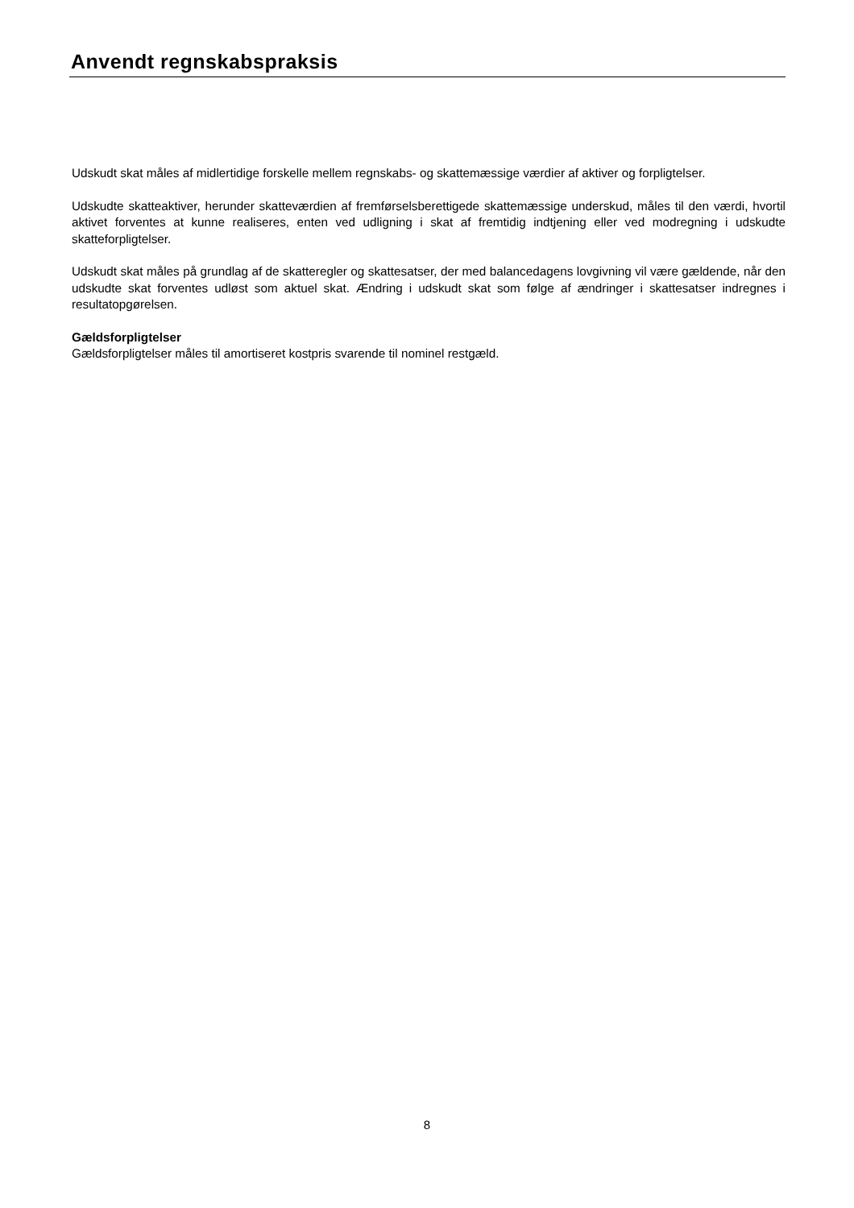Anvendt regnskabspraksis
Udskudt skat måles af midlertidige forskelle mellem regnskabs- og skattemæssige værdier af aktiver og forpligtelser.
Udskudte skatteaktiver, herunder skatteværdien af fremførselsberettigede skattemæssige underskud, måles til den værdi, hvortil aktivet forventes at kunne realiseres, enten ved udligning i skat af fremtidig indtjening eller ved modregning i udskudte skatteforpligtelser.
Udskudt skat måles på grundlag af de skatteregler og skattesatser, der med balancedagens lovgivning vil være gældende, når den udskudte skat forventes udløst som aktuel skat. Ændring i udskudt skat som følge af ændringer i skattesatser indregnes i resultatopgørelsen.
Gældsforpligtelser
Gældsforpligtelser måles til amortiseret kostpris svarende til nominel restgæld.
8